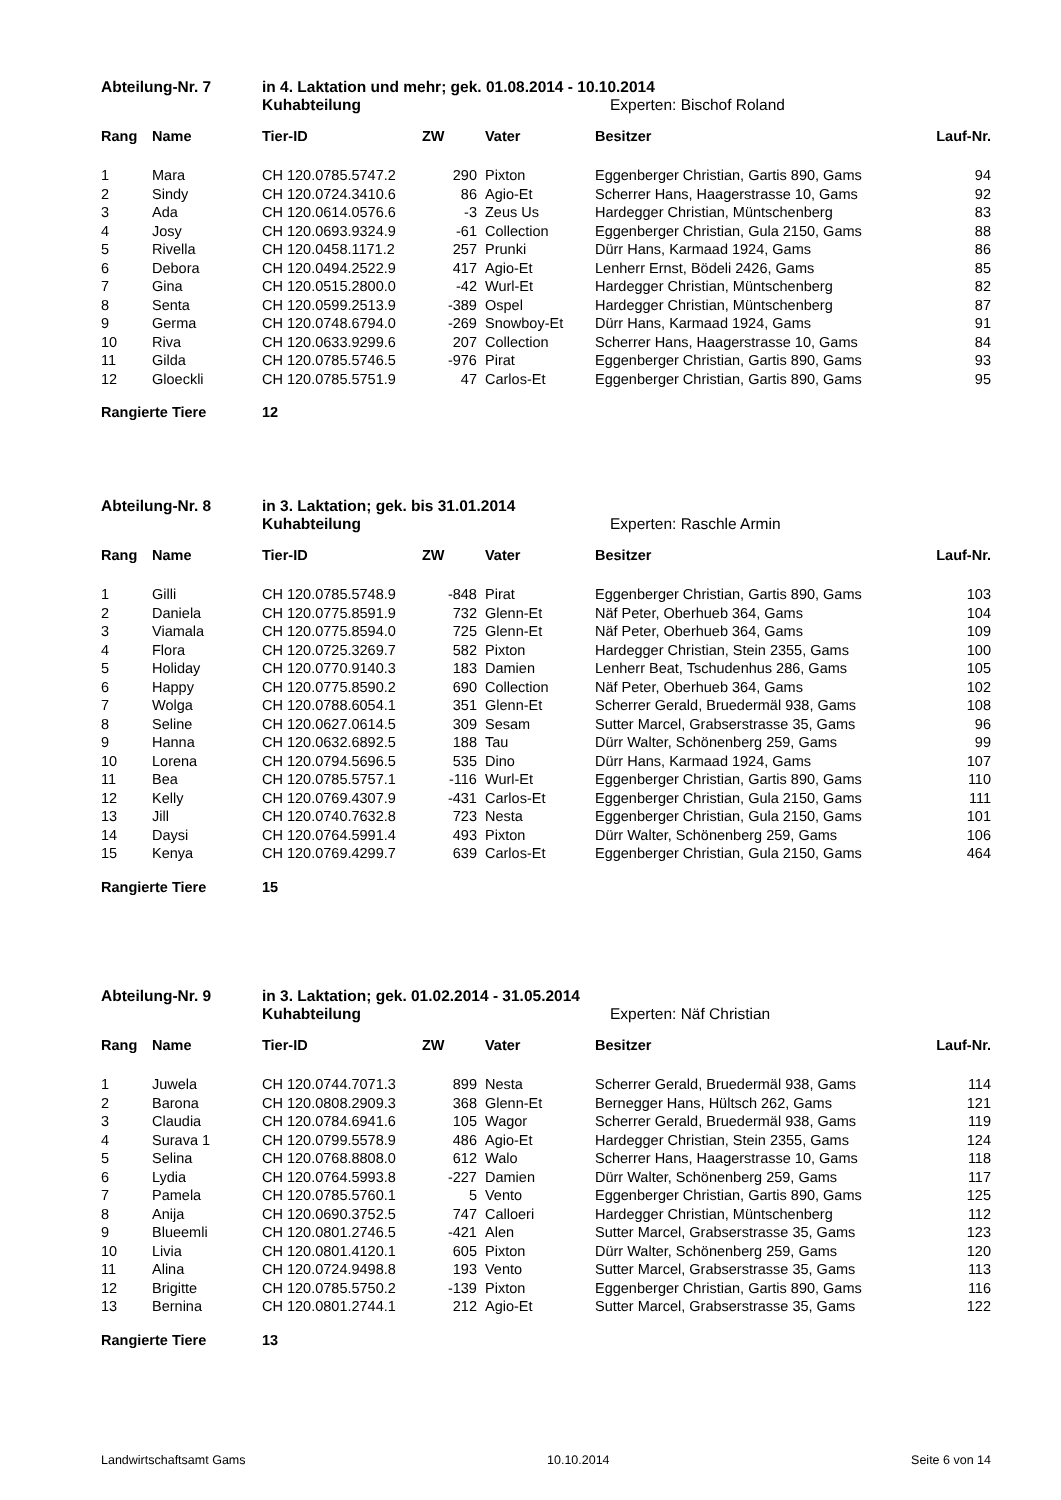Abteilung-Nr. 7 in 4. Laktation und mehr; gek. 01.08.2014 - 10.10.2014
Kuhabteilung Experten: Bischof Roland
| Rang | Name | Tier-ID | ZW | Vater | Besitzer | Lauf-Nr. |
| --- | --- | --- | --- | --- | --- | --- |
| 1 | Mara | CH 120.0785.5747.2 | 290 | Pixton | Eggenberger Christian, Gartis 890, Gams | 94 |
| 2 | Sindy | CH 120.0724.3410.6 | 86 | Agio-Et | Scherrer Hans, Haagerstrasse 10, Gams | 92 |
| 3 | Ada | CH 120.0614.0576.6 | -3 | Zeus Us | Hardegger Christian, Müntschenberg | 83 |
| 4 | Josy | CH 120.0693.9324.9 | -61 | Collection | Eggenberger Christian, Gula 2150, Gams | 88 |
| 5 | Rivella | CH 120.0458.1171.2 | 257 | Prunki | Dürr Hans, Karmaad 1924, Gams | 86 |
| 6 | Debora | CH 120.0494.2522.9 | 417 | Agio-Et | Lenherr Ernst, Bödeli 2426, Gams | 85 |
| 7 | Gina | CH 120.0515.2800.0 | -42 | Wurl-Et | Hardegger Christian, Müntschenberg | 82 |
| 8 | Senta | CH 120.0599.2513.9 | -389 | Ospel | Hardegger Christian, Müntschenberg | 87 |
| 9 | Germa | CH 120.0748.6794.0 | -269 | Snowboy-Et | Dürr Hans, Karmaad 1924, Gams | 91 |
| 10 | Riva | CH 120.0633.9299.6 | 207 | Collection | Scherrer Hans, Haagerstrasse 10, Gams | 84 |
| 11 | Gilda | CH 120.0785.5746.5 | -976 | Pirat | Eggenberger Christian, Gartis 890, Gams | 93 |
| 12 | Gloeckli | CH 120.0785.5751.9 | 47 | Carlos-Et | Eggenberger Christian, Gartis 890, Gams | 95 |
Rangierte Tiere 12
Abteilung-Nr. 8 in 3. Laktation; gek. bis 31.01.2014
Kuhabteilung Experten: Raschle Armin
| Rang | Name | Tier-ID | ZW | Vater | Besitzer | Lauf-Nr. |
| --- | --- | --- | --- | --- | --- | --- |
| 1 | Gilli | CH 120.0785.5748.9 | -848 | Pirat | Eggenberger Christian, Gartis 890, Gams | 103 |
| 2 | Daniela | CH 120.0775.8591.9 | 732 | Glenn-Et | Näf Peter, Oberhueb 364, Gams | 104 |
| 3 | Viamala | CH 120.0775.8594.0 | 725 | Glenn-Et | Näf Peter, Oberhueb 364, Gams | 109 |
| 4 | Flora | CH 120.0725.3269.7 | 582 | Pixton | Hardegger Christian, Stein 2355, Gams | 100 |
| 5 | Holiday | CH 120.0770.9140.3 | 183 | Damien | Lenherr Beat, Tschudenhus 286, Gams | 105 |
| 6 | Happy | CH 120.0775.8590.2 | 690 | Collection | Näf Peter, Oberhueb 364, Gams | 102 |
| 7 | Wolga | CH 120.0788.6054.1 | 351 | Glenn-Et | Scherrer Gerald, Bruedermäl 938, Gams | 108 |
| 8 | Seline | CH 120.0627.0614.5 | 309 | Sesam | Sutter Marcel, Grabserstrasse 35, Gams | 96 |
| 9 | Hanna | CH 120.0632.6892.5 | 188 | Tau | Dürr Walter, Schönenberg 259, Gams | 99 |
| 10 | Lorena | CH 120.0794.5696.5 | 535 | Dino | Dürr Hans, Karmaad 1924, Gams | 107 |
| 11 | Bea | CH 120.0785.5757.1 | -116 | Wurl-Et | Eggenberger Christian, Gartis 890, Gams | 110 |
| 12 | Kelly | CH 120.0769.4307.9 | -431 | Carlos-Et | Eggenberger Christian, Gula 2150, Gams | 111 |
| 13 | Jill | CH 120.0740.7632.8 | 723 | Nesta | Eggenberger Christian, Gula 2150, Gams | 101 |
| 14 | Daysi | CH 120.0764.5991.4 | 493 | Pixton | Dürr Walter, Schönenberg 259, Gams | 106 |
| 15 | Kenya | CH 120.0769.4299.7 | 639 | Carlos-Et | Eggenberger Christian, Gula 2150, Gams | 464 |
Rangierte Tiere 15
Abteilung-Nr. 9 in 3. Laktation; gek. 01.02.2014 - 31.05.2014
Kuhabteilung Experten: Näf Christian
| Rang | Name | Tier-ID | ZW | Vater | Besitzer | Lauf-Nr. |
| --- | --- | --- | --- | --- | --- | --- |
| 1 | Juwela | CH 120.0744.7071.3 | 899 | Nesta | Scherrer Gerald, Bruedermäl 938, Gams | 114 |
| 2 | Barona | CH 120.0808.2909.3 | 368 | Glenn-Et | Bernegger Hans, Hültsch 262, Gams | 121 |
| 3 | Claudia | CH 120.0784.6941.6 | 105 | Wagor | Scherrer Gerald, Bruedermäl 938, Gams | 119 |
| 4 | Surava 1 | CH 120.0799.5578.9 | 486 | Agio-Et | Hardegger Christian, Stein 2355, Gams | 124 |
| 5 | Selina | CH 120.0768.8808.0 | 612 | Walo | Scherrer Hans, Haagerstrasse 10, Gams | 118 |
| 6 | Lydia | CH 120.0764.5993.8 | -227 | Damien | Dürr Walter, Schönenberg 259, Gams | 117 |
| 7 | Pamela | CH 120.0785.5760.1 | 5 | Vento | Eggenberger Christian, Gartis 890, Gams | 125 |
| 8 | Anija | CH 120.0690.3752.5 | 747 | Calloeri | Hardegger Christian, Müntschenberg | 112 |
| 9 | Blueemli | CH 120.0801.2746.5 | -421 | Alen | Sutter Marcel, Grabserstrasse 35, Gams | 123 |
| 10 | Livia | CH 120.0801.4120.1 | 605 | Pixton | Dürr Walter, Schönenberg 259, Gams | 120 |
| 11 | Alina | CH 120.0724.9498.8 | 193 | Vento | Sutter Marcel, Grabserstrasse 35, Gams | 113 |
| 12 | Brigitte | CH 120.0785.5750.2 | -139 | Pixton | Eggenberger Christian, Gartis 890, Gams | 116 |
| 13 | Bernina | CH 120.0801.2744.1 | 212 | Agio-Et | Sutter Marcel, Grabserstrasse 35, Gams | 122 |
Rangierte Tiere 13
Landwirtschaftsamt Gams 10.10.2014 Seite 6 von 14